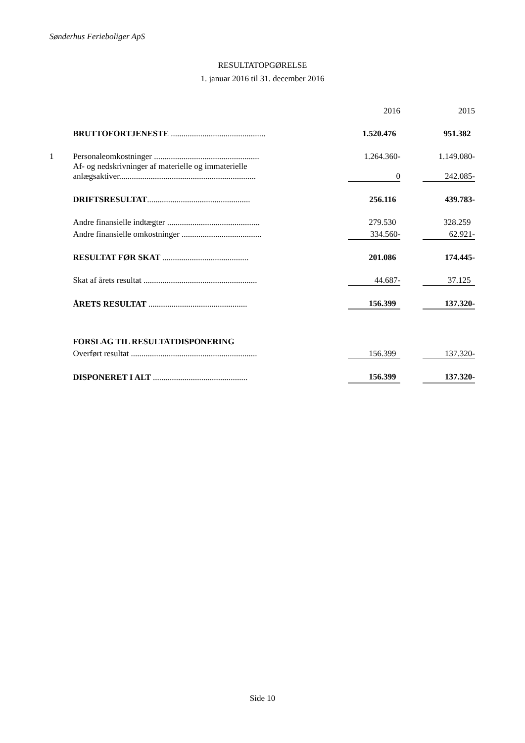Sønderhus Ferieboliger ApS
RESULTATOPGØRELSE
1. januar 2016 til 31. december 2016
| | | 2016 | | 2015 |
| | BRUTTOFORTJENESTE ............................................. | 1.520.476 | | 951.382 |
| 1 | Personaleomkostninger .................................................. | 1.264.360- | | 1.149.080- |
| | Af- og nedskrivninger af materielle og immaterielle anlægsaktiver................................................................. | 0 | | 242.085- |
| | DRIFTSRESULTAT ................................................. | 256.116 | | 439.783- |
| | Andre finansielle indtægter ............................................ | 279.530 | | 328.259 |
| | Andre finansielle omkostninger ...................................... | 334.560- | | 62.921- |
| | RESULTAT FØR SKAT ......................................... | 201.086 | | 174.445- |
| | Skat af årets resultat ...................................................... | 44.687- | | 37.125 |
| | ÅRETS RESULTAT ............................................... | 156.399 | | 137.320- |
| | FORSLAG TIL RESULTATDISPONERING | | | |
| | Overført resultat ............................................................ | 156.399 | | 137.320- |
| | DISPONERET I ALT ............................................. | 156.399 | | 137.320- |
Side 10